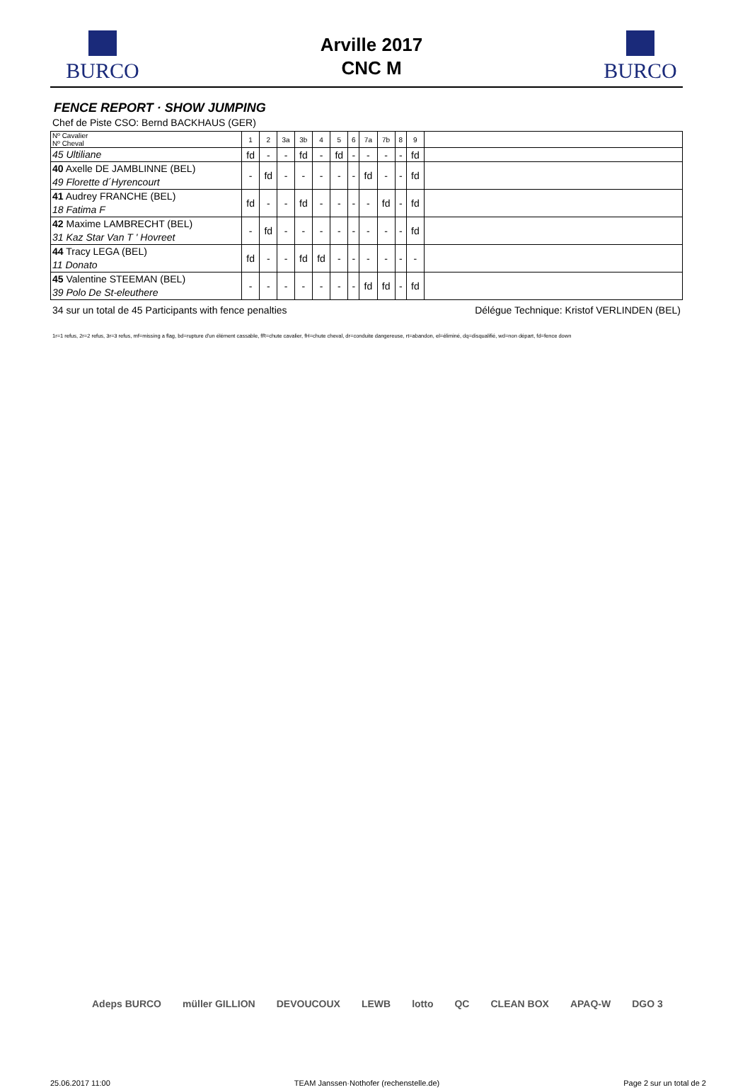BURCO
Arville 2017
CNC M
BURCO
FENCE REPORT · SHOW JUMPING
Chef de Piste CSO: Bernd BACKHAUS (GER)
| Nº Cavalier Nº Cheval | 1 | 2 | 3a | 3b | 4 | 5 | 6 | 7a | 7b | 8 | 9 | |
| --- | --- | --- | --- | --- | --- | --- | --- | --- | --- | --- | --- | --- |
| 45 Ultiliane | fd | - | - | fd | - | fd | - | - | - | - | fd | |
| 40 Axelle DE JAMBLINNE (BEL) 49 Florette d´Hyrencourt | - | fd | - | - | - | - | - | fd | - | - | fd | |
| 41 Audrey FRANCHE (BEL) 18 Fatima F | fd | - | - | fd | - | - | - | - | fd | - | fd | |
| 42 Maxime LAMBRECHT (BEL) 31 Kaz Star Van T ' Hovreet | - | fd | - | - | - | - | - | - | - | - | fd | |
| 44 Tracy LEGA (BEL) 11 Donato | fd | - | - | fd | fd | - | - | - | - | - | - | |
| 45 Valentine STEEMAN (BEL) 39 Polo De St-eleuthere | - | - | - | - | - | - | - | fd | fd | - | fd | |
34 sur un total de 45 Participants with fence penalties Délégue Technique: Kristof VERLINDEN (BEL)
1r=1 refus, 2r=2 refus, 3r=3 refus, mf=missing a flag, bd=rupture d'un élément cassable, fR=chute cavalier, fH=chute cheval, dr=conduite dangereuse, rt=abandon, el=éliminé, dq=disqualifié, wd=non départ, fd=fence down
Adeps BURCO müller GILLION DEVOUCOUX LEWB lotto QC CLEAN BOX APAQ-W DGO 3
25.06.2017 11:00 TEAM Janssen·Nothofer (rechenstelle.de) Page 2 sur un total de 2